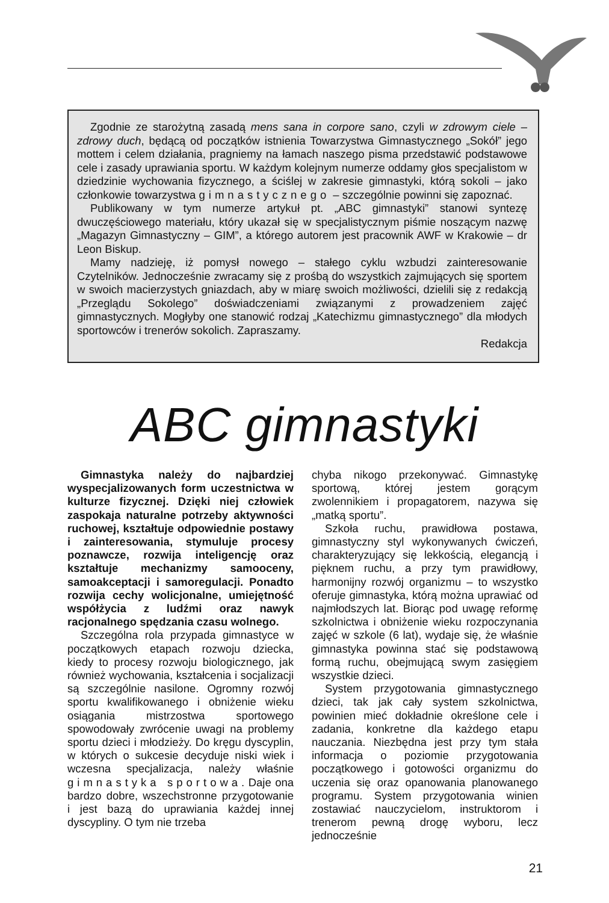Zgodnie ze starożytną zasadą mens sana in corpore sano, czyli w zdrowym ciele – zdrowy duch, będącą od początków istnienia Towarzystwa Gimnastycznego „Sokół” jego mottem i celem działania, pragniemy na łamach naszego pisma przedstawić podstawowe cele i zasady uprawiania sportu. W każdym kolejnym numerze oddamy głos specjalistom w dziedzinie wychowania fizycznego, a ściślej w zakresie gimnastyki, którą sokoli – jako członkowie towarzystwa gimnastycznego – szczególnie powinni się zapoznać.
Publikowany w tym numerze artykuł pt. „ABC gimnastyki” stanowi syntezę dwuczęściowego materiału, który ukazał się w specjalistycznym piśmie noszącym nazwę „Magazyn Gimnastyczny – GIM”, a którego autorem jest pracownik AWF w Krakowie – dr Leon Biskup.
Mamy nadzieję, iż pomysł nowego – stałego cyklu wzbudzi zainteresowanie Czytelników. Jednocześnie zwracamy się z prośbą do wszystkich zajmujących się sportem w swoich macierzystych gniazdach, aby w miarę swoich możliwości, dzielili się z redakcją „Przeglądu Sokolego” doświadczeniami związanymi z prowadzeniem zajęć gimnastycznych. Mogłyby one stanowić rodzaj „Katechizmu gimnastycznego” dla młodych sportowców i trenerów sokolich. Zapraszamy.
Redakcja
ABC gimnastyki
Gimnastyka należy do najbardziej wyspecjalizowanych form uczestnictwa w kulturze fizycznej. Dzięki niej człowiek zaspokaja naturalne potrzeby aktywności ruchowej, kształtuje odpowiednie postawy i zainteresowania, stymuluje procesy poznawcze, rozwija inteligencję oraz kształtuje mechanizmy samooceny, samoakceptacji i samoregulacji. Ponadto rozwija cechy wolicjonalne, umiejętność współżycia z ludźmi oraz nawyk racjonalnego spędzania czasu wolnego.
Szczególna rola przypada gimnastyce w początkowych etapach rozwoju dziecka, kiedy to procesy rozwoju biologicznego, jak również wychowania, kształcenia i socjalizacji są szczególnie nasilone. Ogromny rozwój sportu kwalifikowanego i obniżenie wieku osiągania mistrzostwa sportowego spowodowały zwrócenie uwagi na problemy sportu dzieci i młodzieży. Do kręgu dyscyplin, w których o sukcesie decyduje niski wiek i wczesna specjalizacja, należy właśnie gimnastyka sportowa. Daje ona bardzo dobre, wszechstronne przygotowanie i jest bazą do uprawiania każdej innej dyscypliny. O tym nie trzeba
chyba nikogo przekonywać. Gimnastykę sportową, której jestem gorącym zwolennikiem i propagatorem, nazywa się „matką sportu”.
Szkoła ruchu, prawidłowa postawa, gimnastyczny styl wykonywanych ćwiczeń, charakteryzujący się lekkością, elegancją i pięknem ruchu, a przy tym prawidłowy, harmonijny rozwój organizmu – to wszystko oferuje gimnastyka, którą można uprawiać od najmłodszych lat. Biorąc pod uwagę reformę szkolnictwa i obniżenie wieku rozpoczynania zajęć w szkole (6 lat), wydaje się, że właśnie gimnastyka powinna stać się podstawową formą ruchu, obejmującą swym zasięgiem wszystkie dzieci.
System przygotowania gimnastycznego dzieci, tak jak cały system szkolnictwa, powinien mieć dokładnie określone cele i zadania, konkretne dla każdego etapu nauczania. Niezbędna jest przy tym stała informacja o poziomie przygotowania początkowego i gotowości organizmu do uczenia się oraz opanowania planowanego programu. System przygotowania winien zostawiać nauczycielom, instruktorom i trenerom pewną drogę wyboru, lecz jednocześnie
21